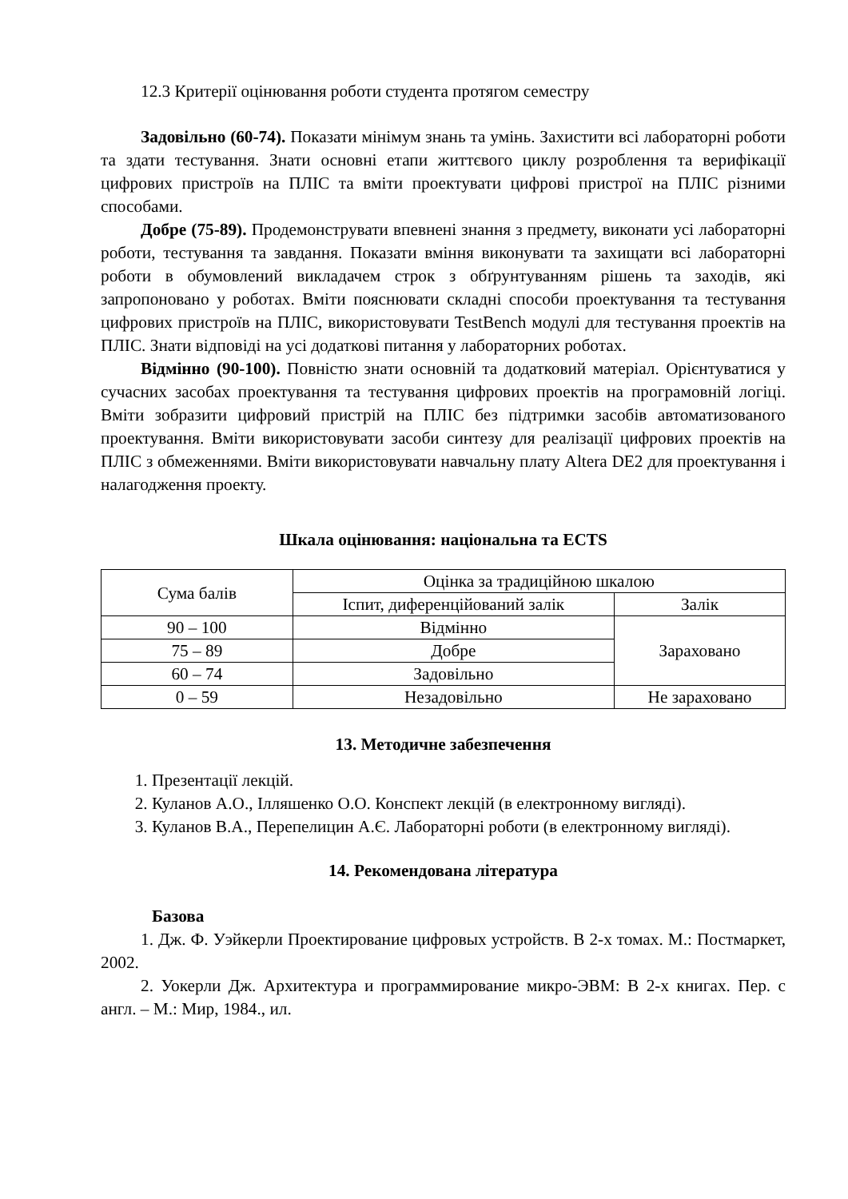12.3 Критерії оцінювання роботи студента протягом семестру
Задовільно (60-74). Показати мінімум знань та умінь. Захистити всі лабораторні роботи та здати тестування. Знати основні етапи життєвого циклу розроблення та верифікації цифрових пристроїв на ПЛІС та вміти проектувати цифрові пристрої на ПЛІС різними способами.
Добре (75-89). Продемонструвати впевнені знання з предмету, виконати усі лабораторні роботи, тестування та завдання. Показати вміння виконувати та захищати всі лабораторні роботи в обумовлений викладачем строк з обґрунтуванням рішень та заходів, які запропоновано у роботах. Вміти пояснювати складні способи проектування та тестування цифрових пристроїв на ПЛІС, використовувати TestBench модулі для тестування проектів на ПЛІС. Знати відповіді на усі додаткові питання у лабораторних роботах.
Відмінно (90-100). Повністю знати основній та додатковий матеріал. Орієнтуватися у сучасних засобах проектування та тестування цифрових проектів на програмовній логіці. Вміти зобразити цифровий пристрій на ПЛІС без підтримки засобів автоматизованого проектування. Вміти використовувати засоби синтезу для реалізації цифрових проектів на ПЛІС з обмеженнями. Вміти використовувати навчальну плату Altera DE2 для проектування і налагодження проекту.
Шкала оцінювання: національна та ECTS
| Сума балів | Оцінка за традиційною шкалою | |
| | Іспит, диференційований залік | Залік |
| 90 – 100 | Відмінно | Зараховано |
| 75 – 89 | Добре | |
| 60 – 74 | Задовільно | |
| 0 – 59 | Незадовільно | Не зараховано |
13. Методичне забезпечення
1. Презентації лекцій.
2. Куланов А.О., Ілляшенко О.О. Конспект лекцій (в електронному вигляді).
3. Куланов В.А., Перепелицин А.Є. Лабораторні роботи (в електронному вигляді).
14. Рекомендована література
Базова
1. Дж. Ф. Уэйкерли Проектирование цифровых устройств. В 2-х томах. М.: Постмаркет, 2002.
2. Уокерли Дж. Архитектура и программирование микро-ЭВМ: В 2-х книгах. Пер. с англ. – М.: Мир, 1984., ил.